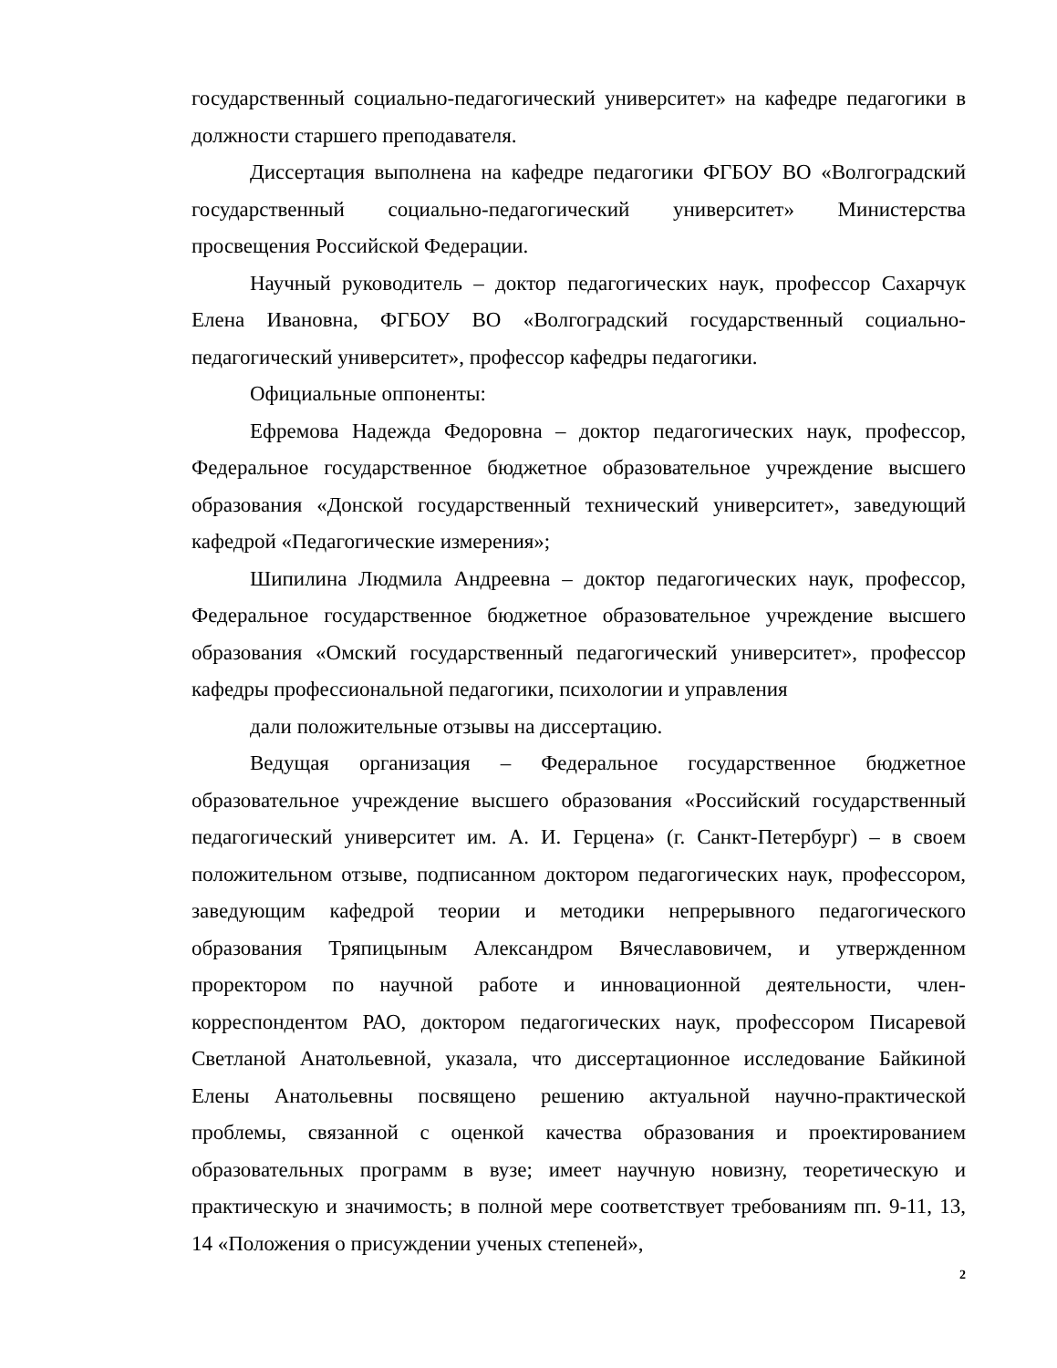государственный социально-педагогический университет» на кафедре педагогики в должности старшего преподавателя.
Диссертация выполнена на кафедре педагогики ФГБОУ ВО «Волгоградский государственный социально-педагогический университет» Министерства просвещения Российской Федерации.
Научный руководитель – доктор педагогических наук, профессор Сахарчук Елена Ивановна, ФГБОУ ВО «Волгоградский государственный социально-педагогический университет», профессор кафедры педагогики.
Официальные оппоненты:
Ефремова Надежда Федоровна – доктор педагогических наук, профессор, Федеральное государственное бюджетное образовательное учреждение высшего образования «Донской государственный технический университет», заведующий кафедрой «Педагогические измерения»;
Шипилина Людмила Андреевна – доктор педагогических наук, профессор, Федеральное государственное бюджетное образовательное учреждение высшего образования «Омский государственный педагогический университет», профессор кафедры профессиональной педагогики, психологии и управления
дали положительные отзывы на диссертацию.
Ведущая организация – Федеральное государственное бюджетное образовательное учреждение высшего образования «Российский государственный педагогический университет им. А. И. Герцена» (г. Санкт-Петербург) – в своем положительном отзыве, подписанном доктором педагогических наук, профессором, заведующим кафедрой теории и методики непрерывного педагогического образования Тряпицыным Александром Вячеславовичем, и утвержденном проректором по научной работе и инновационной деятельности, член-корреспондентом РАО, доктором педагогических наук, профессором Писаревой Светланой Анатольевной, указала, что диссертационное исследование Байкиной Елены Анатольевны посвящено решению актуальной научно-практической проблемы, связанной с оценкой качества образования и проектированием образовательных программ в вузе; имеет научную новизну, теоретическую и практическую и значимость; в полной мере соответствует требованиям пп. 9-11, 13, 14 «Положения о присуждении ученых степеней»,
2